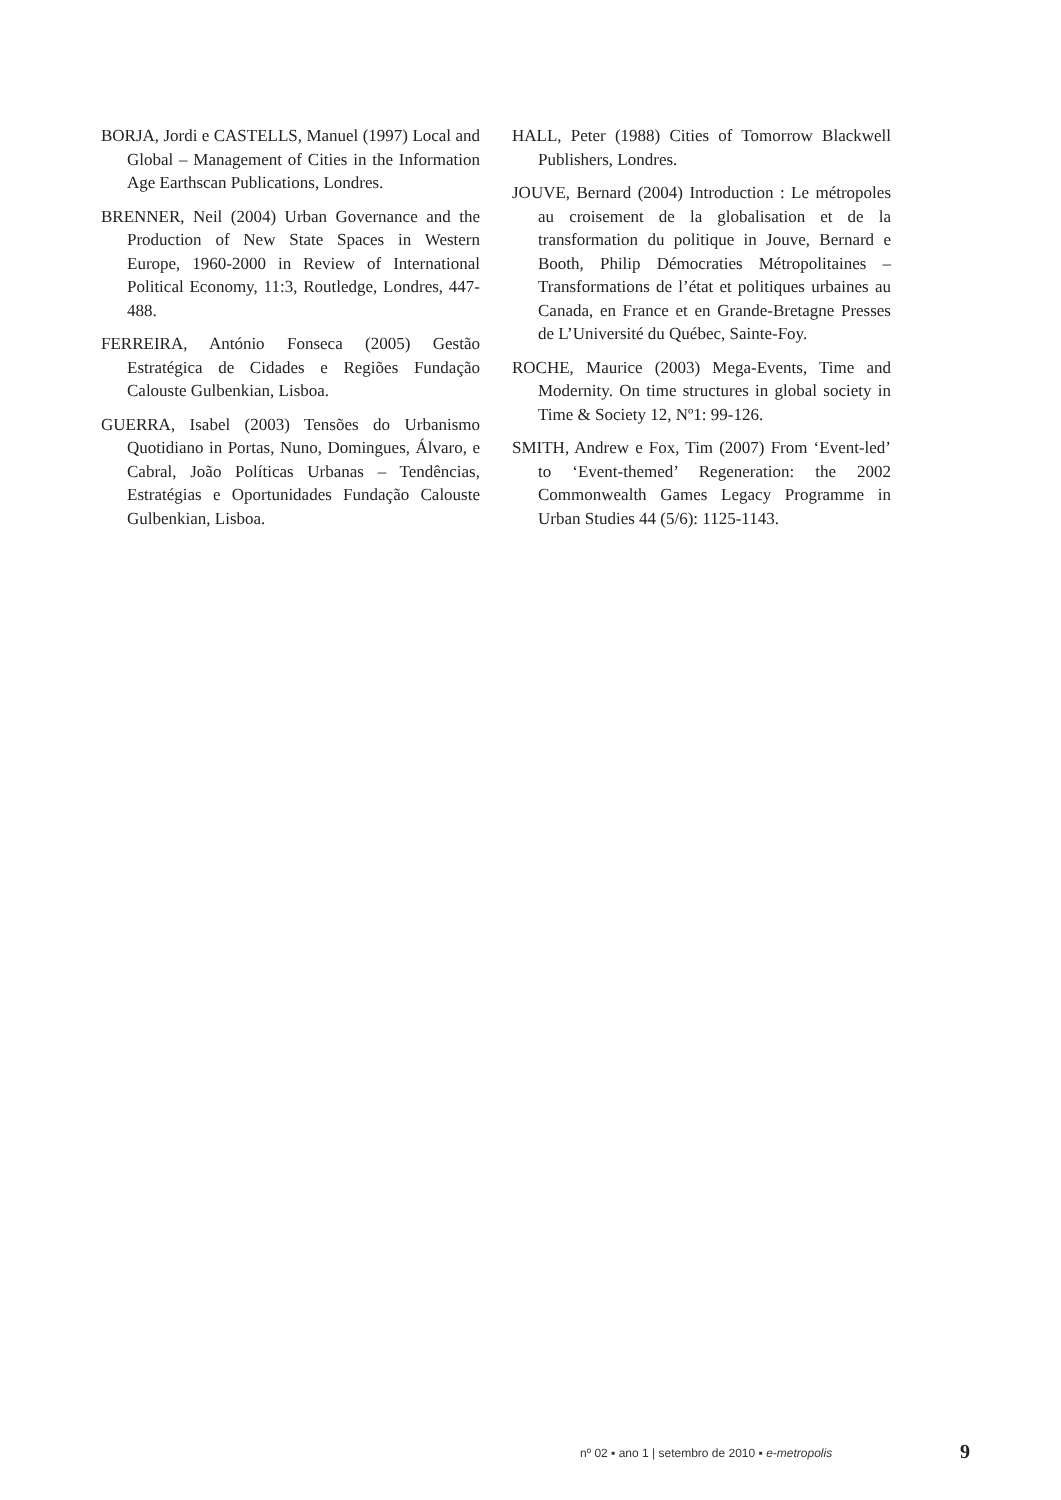BORJA, Jordi e CASTELLS, Manuel (1997) Local and Global – Management of Cities in the Information Age Earthscan Publications, Londres.
BRENNER, Neil (2004) Urban Governance and the Production of New State Spaces in Western Europe, 1960-2000 in Review of International Political Economy, 11:3, Routledge, Londres, 447-488.
FERREIRA, António Fonseca (2005) Gestão Estratégica de Cidades e Regiões Fundação Calouste Gulbenkian, Lisboa.
GUERRA, Isabel (2003) Tensões do Urbanismo Quotidiano in Portas, Nuno, Domingues, Álvaro, e Cabral, João Políticas Urbanas – Tendências, Estratégias e Oportunidades Fundação Calouste Gulbenkian, Lisboa.
HALL, Peter (1988) Cities of Tomorrow Blackwell Publishers, Londres.
JOUVE, Bernard (2004) Introduction : Le métropoles au croisement de la globalisation et de la transformation du politique in Jouve, Bernard e Booth, Philip Démocraties Métropolitaines – Transformations de l’état et politiques urbaines au Canada, en France et en Grande-Bretagne Presses de L’Université du Québec, Sainte-Foy.
ROCHE, Maurice (2003) Mega-Events, Time and Modernity. On time structures in global society in Time & Society 12, Nº1: 99-126.
SMITH, Andrew e Fox, Tim (2007) From ‘Event-led’ to ‘Event-themed’ Regeneration: the 2002 Commonwealth Games Legacy Programme in Urban Studies 44 (5/6): 1125-1143.
nº 02 ▪ ano 1 | setembro de 2010 ▪ e-metropolis
9